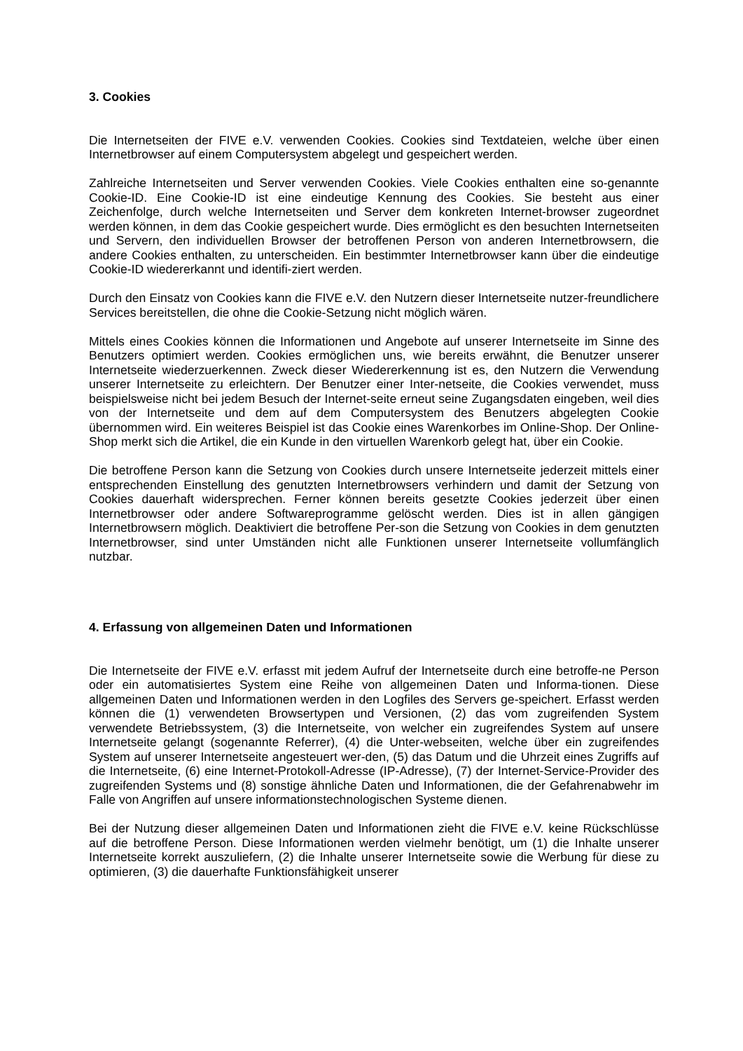3. Cookies
Die Internetseiten der FIVE e.V. verwenden Cookies. Cookies sind Textdateien, welche über einen Internetbrowser auf einem Computersystem abgelegt und gespeichert werden.
Zahlreiche Internetseiten und Server verwenden Cookies. Viele Cookies enthalten eine so-genannte Cookie-ID. Eine Cookie-ID ist eine eindeutige Kennung des Cookies. Sie besteht aus einer Zeichenfolge, durch welche Internetseiten und Server dem konkreten Internet-browser zugeordnet werden können, in dem das Cookie gespeichert wurde. Dies ermöglicht es den besuchten Internetseiten und Servern, den individuellen Browser der betroffenen Person von anderen Internetbrowsern, die andere Cookies enthalten, zu unterscheiden. Ein bestimmter Internetbrowser kann über die eindeutige Cookie-ID wiedererkannt und identifi-ziert werden.
Durch den Einsatz von Cookies kann die FIVE e.V. den Nutzern dieser Internetseite nutzer-freundlichere Services bereitstellen, die ohne die Cookie-Setzung nicht möglich wären.
Mittels eines Cookies können die Informationen und Angebote auf unserer Internetseite im Sinne des Benutzers optimiert werden. Cookies ermöglichen uns, wie bereits erwähnt, die Benutzer unserer Internetseite wiederzuerkennen. Zweck dieser Wiedererkennung ist es, den Nutzern die Verwendung unserer Internetseite zu erleichtern. Der Benutzer einer Inter-netseite, die Cookies verwendet, muss beispielsweise nicht bei jedem Besuch der Internet-seite erneut seine Zugangsdaten eingeben, weil dies von der Internetseite und dem auf dem Computersystem des Benutzers abgelegten Cookie übernommen wird. Ein weiteres Beispiel ist das Cookie eines Warenkorbes im Online-Shop. Der Online-Shop merkt sich die Artikel, die ein Kunde in den virtuellen Warenkorb gelegt hat, über ein Cookie.
Die betroffene Person kann die Setzung von Cookies durch unsere Internetseite jederzeit mittels einer entsprechenden Einstellung des genutzten Internetbrowsers verhindern und damit der Setzung von Cookies dauerhaft widersprechen. Ferner können bereits gesetzte Cookies jederzeit über einen Internetbrowser oder andere Softwareprogramme gelöscht werden. Dies ist in allen gängigen Internetbrowsern möglich. Deaktiviert die betroffene Per-son die Setzung von Cookies in dem genutzten Internetbrowser, sind unter Umständen nicht alle Funktionen unserer Internetseite vollumfänglich nutzbar.
4. Erfassung von allgemeinen Daten und Informationen
Die Internetseite der FIVE e.V. erfasst mit jedem Aufruf der Internetseite durch eine betroffe-ne Person oder ein automatisiertes System eine Reihe von allgemeinen Daten und Informa-tionen. Diese allgemeinen Daten und Informationen werden in den Logfiles des Servers ge-speichert. Erfasst werden können die (1) verwendeten Browsertypen und Versionen, (2) das vom zugreifenden System verwendete Betriebssystem, (3) die Internetseite, von welcher ein zugreifendes System auf unsere Internetseite gelangt (sogenannte Referrer), (4) die Unter-webseiten, welche über ein zugreifendes System auf unserer Internetseite angesteuert wer-den, (5) das Datum und die Uhrzeit eines Zugriffs auf die Internetseite, (6) eine Internet-Protokoll-Adresse (IP-Adresse), (7) der Internet-Service-Provider des zugreifenden Systems und (8) sonstige ähnliche Daten und Informationen, die der Gefahrenabwehr im Falle von Angriffen auf unsere informationstechnologischen Systeme dienen.
Bei der Nutzung dieser allgemeinen Daten und Informationen zieht die FIVE e.V. keine Rückschlüsse auf die betroffene Person. Diese Informationen werden vielmehr benötigt, um (1) die Inhalte unserer Internetseite korrekt auszuliefern, (2) die Inhalte unserer Internetseite sowie die Werbung für diese zu optimieren, (3) die dauerhafte Funktionsfähigkeit unserer